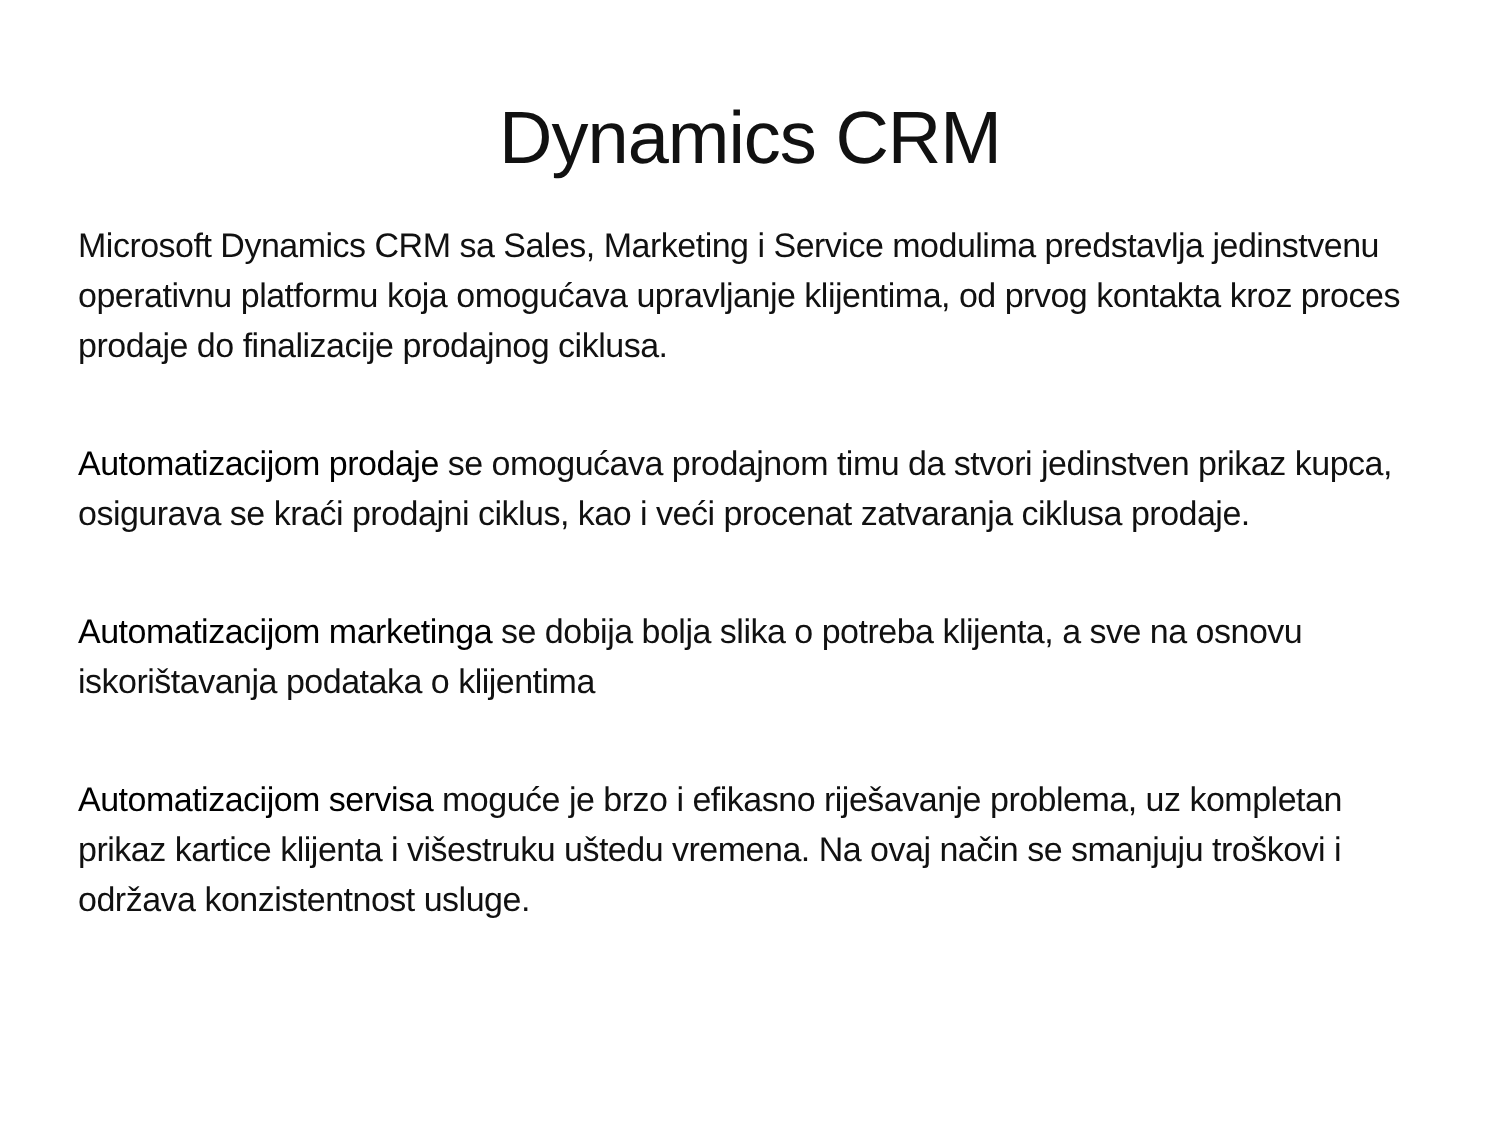Dynamics CRM
Microsoft Dynamics CRM sa Sales, Marketing i Service modulima predstavlja jedinstvenu operativnu platformu koja omogućava upravljanje klijentima, od prvog kontakta kroz proces prodaje do finalizacije prodajnog ciklusa.
Automatizacijom prodaje se omogućava prodajnom timu da stvori jedinstven prikaz kupca, osigurava se kraći prodajni ciklus, kao i veći procenat zatvaranja ciklusa prodaje.
Automatizacijom marketinga se dobija bolja slika o potreba klijenta, a sve na osnovu iskorištavanja podataka o klijentima
Automatizacijom servisa moguće je brzo i efikasno riješavanje problema, uz kompletan prikaz kartice klijenta i višestruku uštedu vremena. Na ovaj način se smanjuju troškovi i održava konzistentnost usluge.